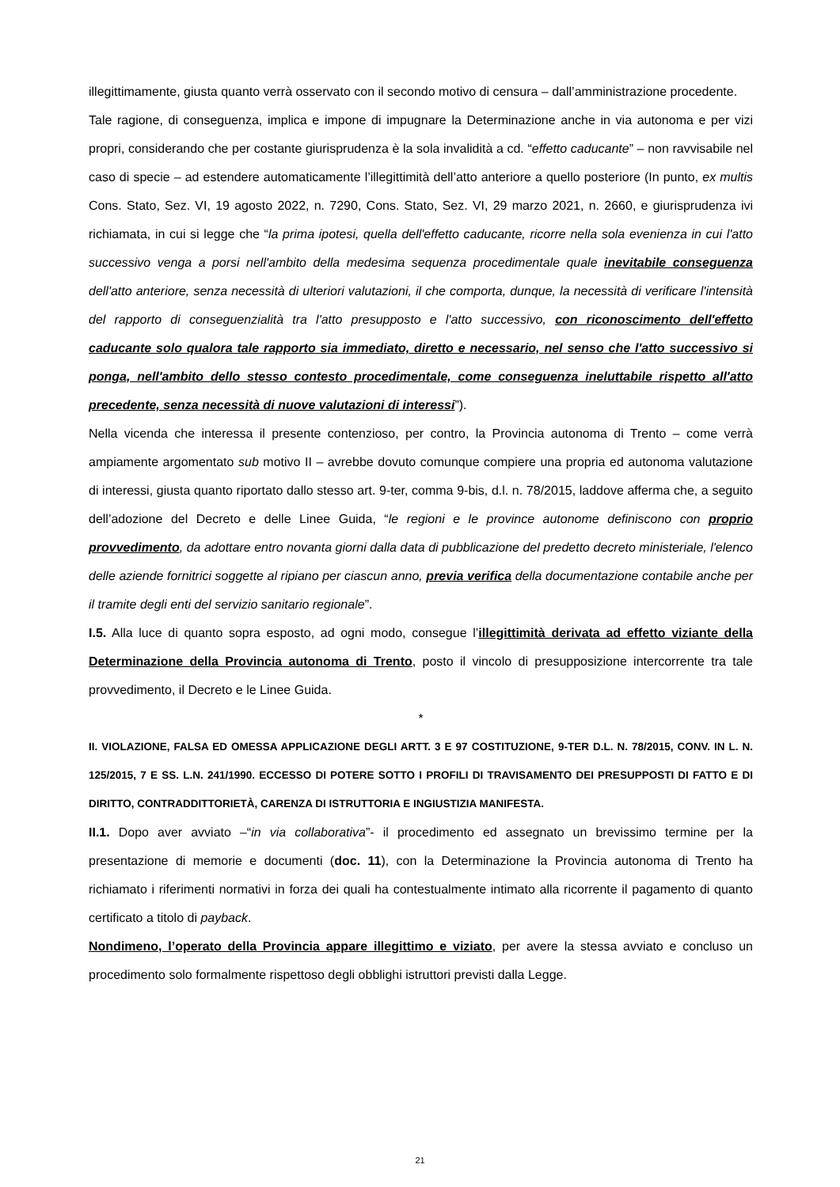illegittimamente, giusta quanto verrà osservato con il secondo motivo di censura – dall’amministrazione procedente.
Tale ragione, di conseguenza, implica e impone di impugnare la Determinazione anche in via autonoma e per vizi propri, considerando che per costante giurisprudenza è la sola invalidità a cd. “effetto caducante” – non ravvisabile nel caso di specie – ad estendere automaticamente l’illegittimità dell’atto anteriore a quello posteriore (In punto, ex multis Cons. Stato, Sez. VI, 19 agosto 2022, n. 7290, Cons. Stato, Sez. VI, 29 marzo 2021, n. 2660, e giurisprudenza ivi richiamata, in cui si legge che “la prima ipotesi, quella dell'effetto caducante, ricorre nella sola evenienza in cui l'atto successivo venga a porsi nell'ambito della medesima sequenza procedimentale quale inevitabile conseguenza dell'atto anteriore, senza necessità di ulteriori valutazioni, il che comporta, dunque, la necessità di verificare l'intensità del rapporto di conseguenzialità tra l'atto presupposto e l'atto successivo, con riconoscimento dell'effetto caducante solo qualora tale rapporto sia immediato, diretto e necessario, nel senso che l'atto successivo si ponga, nell'ambito dello stesso contesto procedimentale, come conseguenza ineluttabile rispetto all'atto precedente, senza necessità di nuove valutazioni di interessi”).
Nella vicenda che interessa il presente contenzioso, per contro, la Provincia autonoma di Trento – come verrà ampiamente argomentato sub motivo II – avrebbe dovuto comunque compiere una propria ed autonoma valutazione di interessi, giusta quanto riportato dallo stesso art. 9-ter, comma 9-bis, d.l. n. 78/2015, laddove afferma che, a seguito dell’adozione del Decreto e delle Linee Guida, “le regioni e le province autonome definiscono con proprio provvedimento, da adottare entro novanta giorni dalla data di pubblicazione del predetto decreto ministeriale, l'elenco delle aziende fornitrici soggette al ripiano per ciascun anno, previa verifica della documentazione contabile anche per il tramite degli enti del servizio sanitario regionale”.
I.5. Alla luce di quanto sopra esposto, ad ogni modo, consegue l’illegittimità derivata ad effetto viziante della Determinazione della Provincia autonoma di Trento, posto il vincolo di presupposizione intercorrente tra tale provvedimento, il Decreto e le Linee Guida.
*
II. VIOLAZIONE, FALSA ED OMESSA APPLICAZIONE DEGLI ARTT. 3 E 97 COSTITUZIONE, 9-TER D.L. N. 78/2015, CONV. IN L. N. 125/2015, 7 E SS. L.N. 241/1990. ECCESSO DI POTERE SOTTO I PROFILI DI TRAVISAMENTO DEI PRESUPPOSTI DI FATTO E DI DIRITTO, CONTRADDITTORIETÀ, CARENZA DI ISTRUTTORIA E INGIUSTIZIA MANIFESTA.
II.1. Dopo aver avviato –“in via collaborativa”- il procedimento ed assegnato un brevissimo termine per la presentazione di memorie e documenti (doc. 11), con la Determinazione la Provincia autonoma di Trento ha richiamato i riferimenti normativi in forza dei quali ha contestualmente intimato alla ricorrente il pagamento di quanto certificato a titolo di payback.
Nondimeno, l’operato della Provincia appare illegittimo e viziato, per avere la stessa avviato e concluso un procedimento solo formalmente rispettoso degli obblighi istruttori previsti dalla Legge.
21